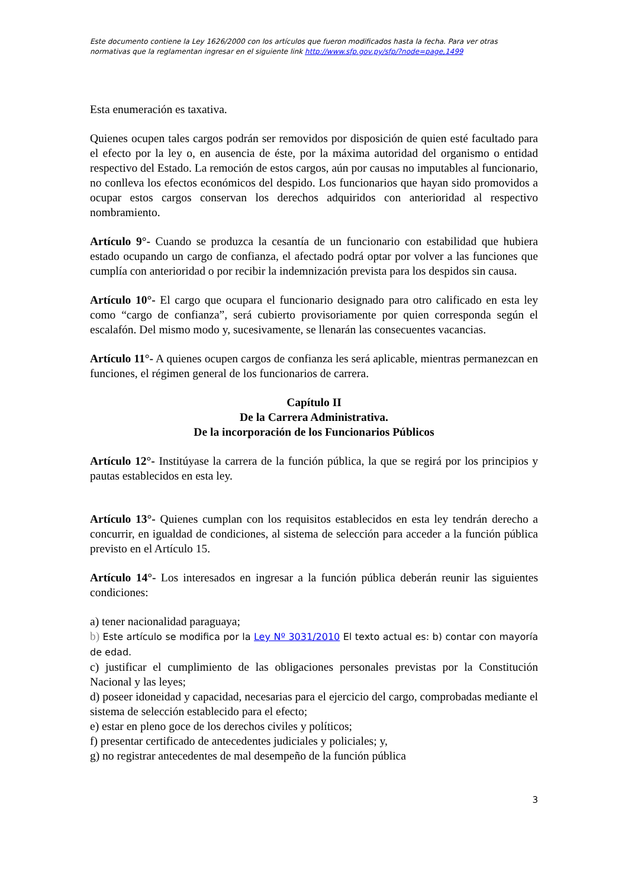Este documento contiene la Ley 1626/2000 con los artículos que fueron modificados hasta la fecha. Para ver otras normativas que la reglamentan ingresar en el siguiente link http://www.sfp.gov.py/sfp/?node=page,1499
Esta enumeración es taxativa.
Quienes ocupen tales cargos podrán ser removidos por disposición de quien esté facultado para el efecto por la ley o, en ausencia de éste, por la máxima autoridad del organismo o entidad respectivo del Estado. La remoción de estos cargos, aún por causas no imputables al funcionario, no conlleva los efectos económicos del despido. Los funcionarios que hayan sido promovidos a ocupar estos cargos conservan los derechos adquiridos con anterioridad al respectivo nombramiento.
Artículo 9°- Cuando se produzca la cesantía de un funcionario con estabilidad que hubiera estado ocupando un cargo de confianza, el afectado podrá optar por volver a las funciones que cumplía con anterioridad o por recibir la indemnización prevista para los despidos sin causa.
Artículo 10°- El cargo que ocupara el funcionario designado para otro calificado en esta ley como “cargo de confianza”, será cubierto provisoriamente por quien corresponda según el escalafón. Del mismo modo y, sucesivamente, se llenarán las consecuentes vacancias.
Artículo 11°- A quienes ocupen cargos de confianza les será aplicable, mientras permanezcan en funciones, el régimen general de los funcionarios de carrera.
Capítulo II
De la Carrera Administrativa.
De la incorporación de los Funcionarios Públicos
Artículo 12°- Institúyase la carrera de la función pública, la que se regirá por los principios y pautas establecidos en esta ley.
Artículo 13°- Quienes cumplan con los requisitos establecidos en esta ley tendrán derecho a concurrir, en igualdad de condiciones, al sistema de selección para acceder a la función pública previsto en el Artículo 15.
Artículo 14°- Los interesados en ingresar a la función pública deberán reunir las siguientes condiciones:
a) tener nacionalidad paraguaya;
b) Este artículo se modifica por la Ley Nº 3031/2010 El texto actual es: b) contar con mayoría de edad.
c) justificar el cumplimiento de las obligaciones personales previstas por la Constitución Nacional y las leyes;
d) poseer idoneidad y capacidad, necesarias para el ejercicio del cargo, comprobadas mediante el sistema de selección establecido para el efecto;
e) estar en pleno goce de los derechos civiles y políticos;
f) presentar certificado de antecedentes judiciales y policiales; y,
g) no registrar antecedentes de mal desempeño de la función pública
3